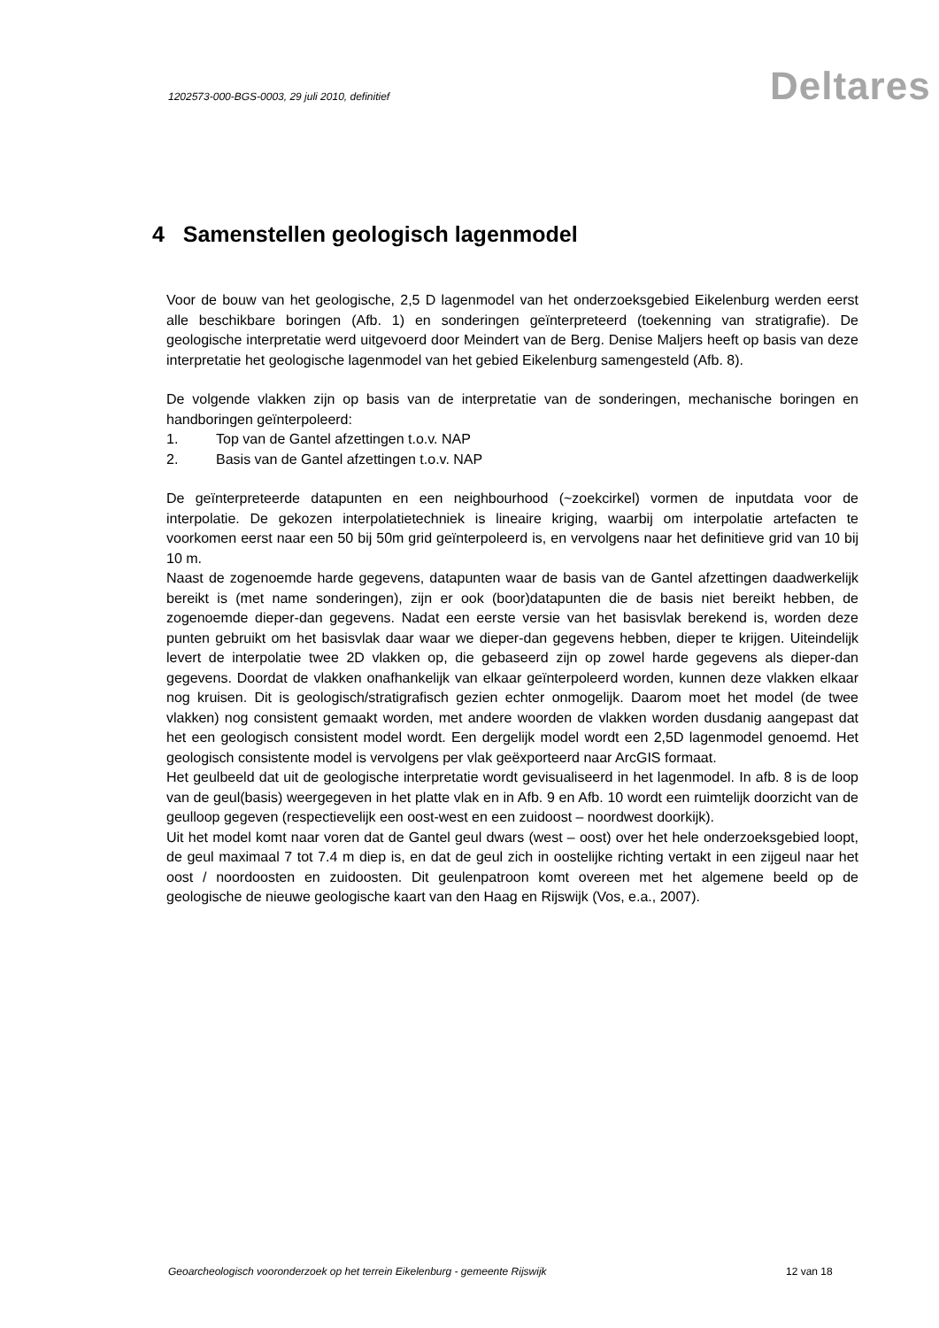1202573-000-BGS-0003, 29 juli 2010, definitief
Deltares
4 Samenstellen geologisch lagenmodel
Voor de bouw van het geologische, 2,5 D lagenmodel van het onderzoeksgebied Eikelenburg werden eerst alle beschikbare boringen (Afb. 1) en sonderingen geïnterpreteerd (toekenning van stratigrafie). De geologische interpretatie werd uitgevoerd door Meindert van de Berg. Denise Maljers heeft op basis van deze interpretatie het geologische lagenmodel van het gebied Eikelenburg samengesteld (Afb. 8).
De volgende vlakken zijn op basis van de interpretatie van de sonderingen, mechanische boringen en handboringen geïnterpoleerd:
1. Top van de Gantel afzettingen t.o.v. NAP
2. Basis van de Gantel afzettingen t.o.v. NAP
De geïnterpreteerde datapunten en een neighbourhood (~zoekcirkel) vormen de inputdata voor de interpolatie. De gekozen interpolatietechniek is lineaire kriging, waarbij om interpolatie artefacten te voorkomen eerst naar een 50 bij 50m grid geïnterpoleerd is, en vervolgens naar het definitieve grid van 10 bij 10 m.
Naast de zogenoemde harde gegevens, datapunten waar de basis van de Gantel afzettingen daadwerkelijk bereikt is (met name sonderingen), zijn er ook (boor)datapunten die de basis niet bereikt hebben, de zogenoemde dieper-dan gegevens. Nadat een eerste versie van het basisvlak berekend is, worden deze punten gebruikt om het basisvlak daar waar we dieper-dan gegevens hebben, dieper te krijgen. Uiteindelijk levert de interpolatie twee 2D vlakken op, die gebaseerd zijn op zowel harde gegevens als dieper-dan gegevens. Doordat de vlakken onafhankelijk van elkaar geïnterpoleerd worden, kunnen deze vlakken elkaar nog kruisen. Dit is geologisch/stratigrafisch gezien echter onmogelijk. Daarom moet het model (de twee vlakken) nog consistent gemaakt worden, met andere woorden de vlakken worden dusdanig aangepast dat het een geologisch consistent model wordt. Een dergelijk model wordt een 2,5D lagenmodel genoemd. Het geologisch consistente model is vervolgens per vlak geëxporteerd naar ArcGIS formaat.
Het geulbeeld dat uit de geologische interpretatie wordt gevisualiseerd in het lagenmodel. In afb. 8 is de loop van de geul(basis) weergegeven in het platte vlak en in Afb. 9 en Afb. 10 wordt een ruimtelijk doorzicht van de geulloop gegeven (respectievelijk een oost-west en een zuidoost – noordwest doorkijk).
Uit het model komt naar voren dat de Gantel geul dwars (west – oost) over het hele onderzoeksgebied loopt, de geul maximaal 7 tot 7.4 m diep is, en dat de geul zich in oostelijke richting vertakt in een zijgeul naar het oost / noordoosten en zuidoosten. Dit geulenpatroon komt overeen met het algemene beeld op de geologische de nieuwe geologische kaart van den Haag en Rijswijk (Vos, e.a., 2007).
Geoarcheologisch vooronderzoek op het terrein Eikelenburg - gemeente Rijswijk
12 van 18